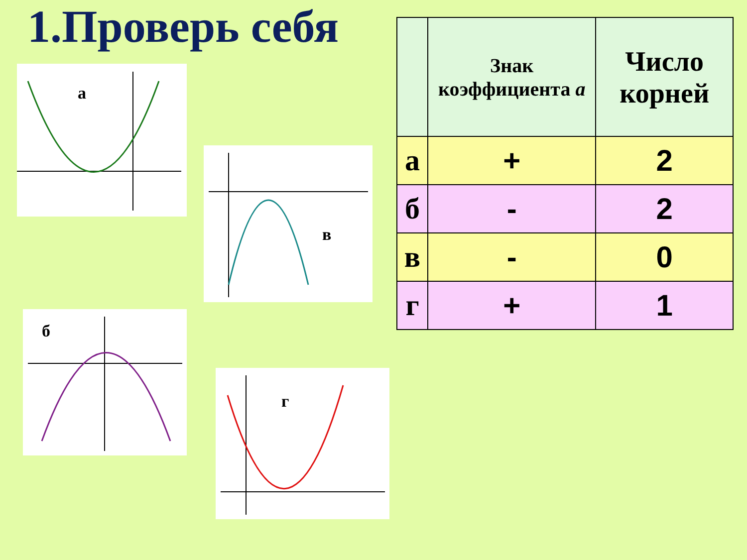1.Проверь себя
а
в
б
г
| | Знак коэффициента а | Число корней |
| --- | --- | --- |
| а | + | 2 |
| б | - | 2 |
| в | - | 0 |
| г | + | 1 |